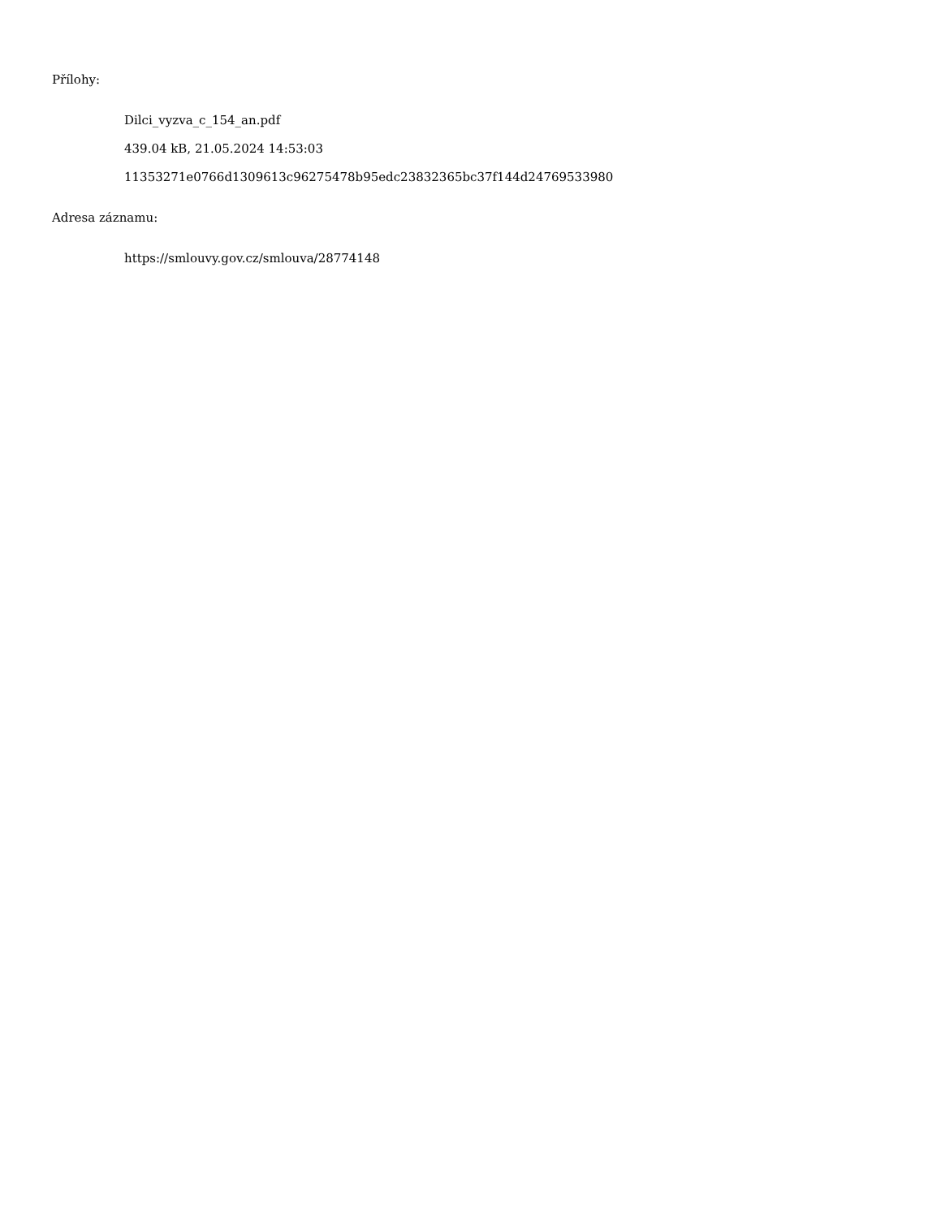Přílohy:
Dilci_vyzva_c_154_an.pdf
439.04 kB, 21.05.2024 14:53:03
11353271e0766d1309613c96275478b95edc23832365bc37f144d24769533980
Adresa záznamu:
https://smlouvy.gov.cz/smlouva/28774148